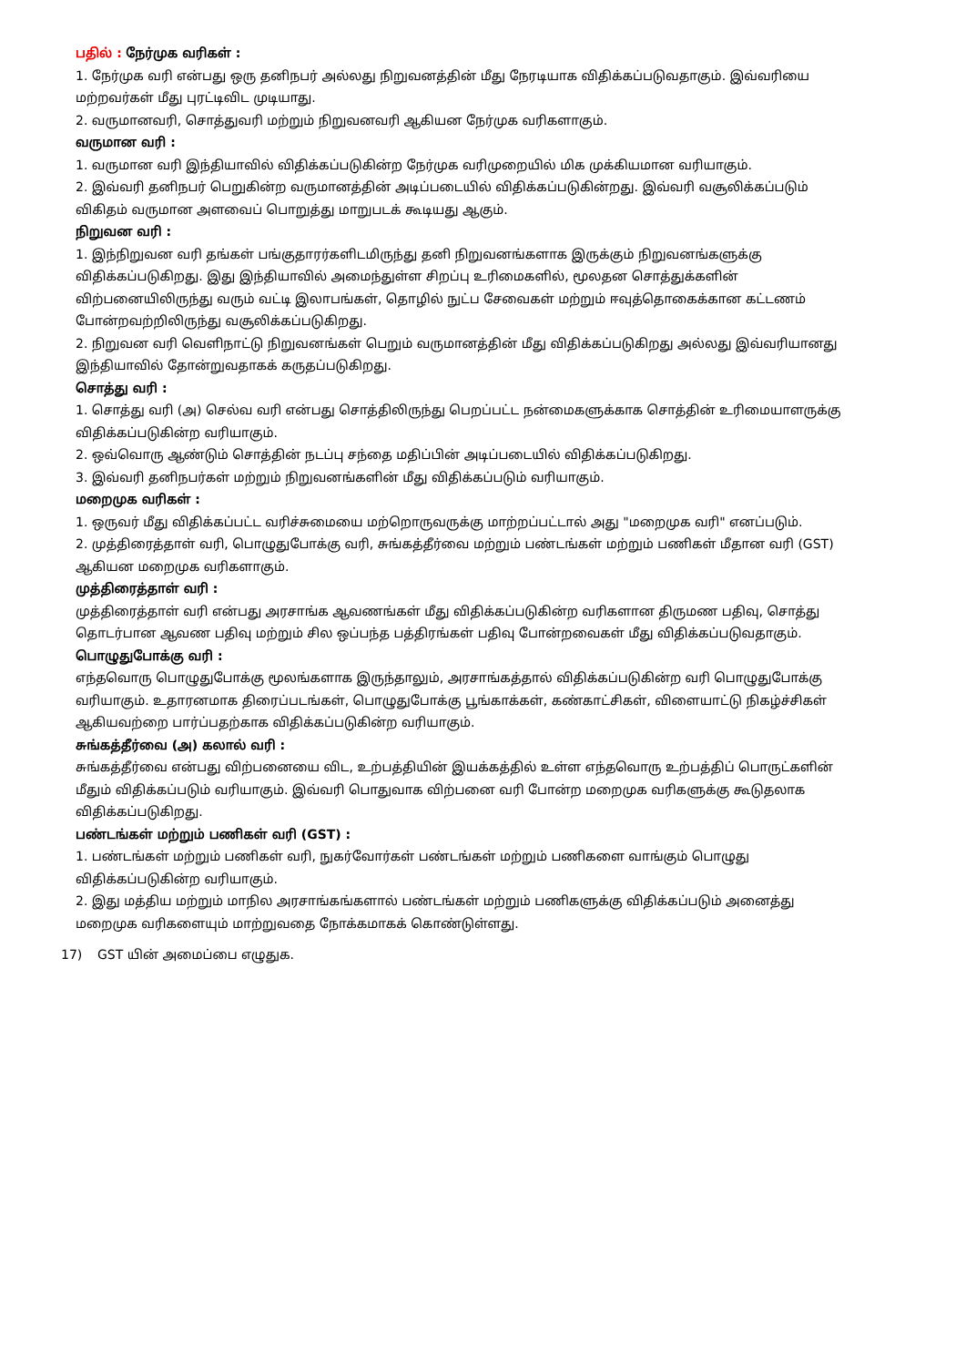பதில் : நேர்முக வரிகள் :
1. நேர்முக வரி என்பது ஒரு தனிநபர் அல்லது நிறுவனத்தின் மீது நேரடியாக விதிக்கப்படுவதாகும். இவ்வரியை மற்றவர்கள் மீது புரட்டிவிட முடியாது.
2. வருமானவரி, சொத்துவரி மற்றும் நிறுவனவரி ஆகியன நேர்முக வரிகளாகும்.
வருமான வரி :
1. வருமான வரி இந்தியாவில் விதிக்கப்படுகின்ற நேர்முக வரிமுறையில் மிக முக்கியமான வரியாகும்.
2. இவ்வரி தனிநபர் பெறுகின்ற வருமானத்தின் அடிப்படையில் விதிக்கப்படுகின்றது. இவ்வரி வசூலிக்கப்படும் விகிதம் வருமான அளவைப் பொறுத்து மாறுபடக் கூடியது ஆகும்.
நிறுவன வரி :
1. இந்நிறுவன வரி தங்கள் பங்குதாரர்களிடமிருந்து தனி நிறுவனங்களாக இருக்கும் நிறுவனங்களுக்கு விதிக்கப்படுகிறது. இது இந்தியாவில் அமைந்துள்ள சிறப்பு உரிமைகளில், மூலதன சொத்துக்களின் விற்பனையிலிருந்து வரும் வட்டி இலாபங்கள், தொழில் நுட்ப சேவைகள் மற்றும் ஈவுத்தொகைக்கான கட்டணம் போன்றவற்றிலிருந்து வசூலிக்கப்படுகிறது.
2. நிறுவன வரி வெளிநாட்டு நிறுவனங்கள் பெறும் வருமானத்தின் மீது விதிக்கப்படுகிறது அல்லது இவ்வரியானது இந்தியாவில் தோன்றுவதாகக் கருதப்படுகிறது.
சொத்து வரி :
1. சொத்து வரி (அ) செல்வ வரி என்பது சொத்திலிருந்து பெறப்பட்ட நன்மைகளுக்காக சொத்தின் உரிமையாளருக்கு விதிக்கப்படுகின்ற வரியாகும்.
2. ஒவ்வொரு ஆண்டும் சொத்தின் நடப்பு சந்தை மதிப்பின் அடிப்படையில் விதிக்கப்படுகிறது.
3. இவ்வரி தனிநபர்கள் மற்றும் நிறுவனங்களின் மீது விதிக்கப்படும் வரியாகும்.
மறைமுக வரிகள் :
1. ஒருவர் மீது விதிக்கப்பட்ட வரிச்சுமையை மற்றொருவருக்கு மாற்றப்பட்டால் அது "மறைமுக வரி" எனப்படும்.
2. முத்திரைத்தாள் வரி, பொழுதுபோக்கு வரி, சுங்கத்தீர்வை மற்றும் பண்டங்கள் மற்றும் பணிகள் மீதான வரி (GST) ஆகியன மறைமுக வரிகளாகும்.
முத்திரைத்தாள் வரி :
முத்திரைத்தாள் வரி என்பது அரசாங்க ஆவணங்கள் மீது விதிக்கப்படுகின்ற வரிகளான திருமண பதிவு, சொத்து தொடர்பான ஆவண பதிவு மற்றும் சில ஒப்பந்த பத்திரங்கள் பதிவு போன்றவைகள் மீது விதிக்கப்படுவதாகும்.
பொழுதுபோக்கு வரி :
எந்தவொரு பொழுதுபோக்கு மூலங்களாக இருந்தாலும், அரசாங்கத்தால் விதிக்கப்படுகின்ற வரி பொழுதுபோக்கு வரியாகும். உதாரனமாக திரைப்படங்கள், பொழுதுபோக்கு பூங்காக்கள், கண்காட்சிகள், விளையாட்டு நிகழ்ச்சிகள் ஆகியவற்றை பார்ப்பதற்காக விதிக்கப்படுகின்ற வரியாகும்.
சுங்கத்தீர்வை (அ) கலால் வரி :
சுங்கத்தீர்வை என்பது விற்பனையை விட, உற்பத்தியின் இயக்கத்தில் உள்ள எந்தவொரு உற்பத்திப் பொருட்களின் மீதும் விதிக்கப்படும் வரியாகும். இவ்வரி பொதுவாக விற்பனை வரி போன்ற மறைமுக வரிகளுக்கு கூடுதலாக விதிக்கப்படுகிறது.
பண்டங்கள் மற்றும் பணிகள் வரி (GST) :
1. பண்டங்கள் மற்றும் பணிகள் வரி, நுகர்வோர்கள் பண்டங்கள் மற்றும் பணிகளை வாங்கும் பொழுது விதிக்கப்படுகின்ற வரியாகும்.
2. இது மத்திய மற்றும் மாநில அரசாங்கங்களால் பண்டங்கள் மற்றும் பணிகளுக்கு விதிக்கப்படும் அனைத்து மறைமுக வரிகளையும் மாற்றுவதை நோக்கமாகக் கொண்டுள்ளது.
17) GST யின் அமைப்பை எழுதுக.